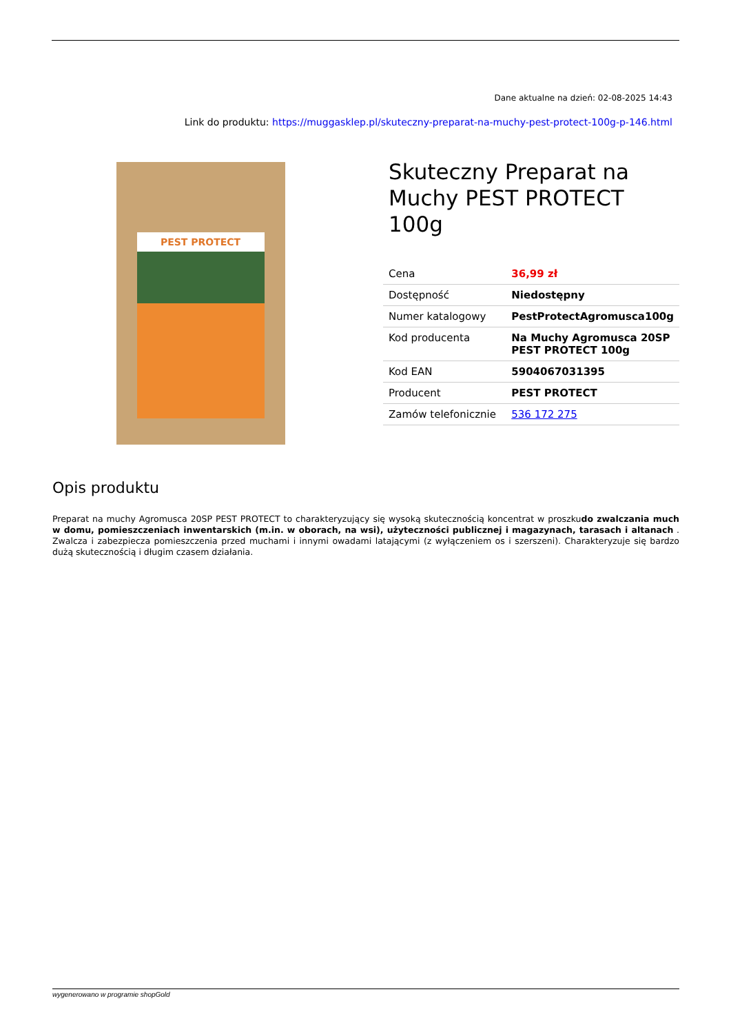Dane aktualne na dzień: 02-08-2025 14:43
Link do produktu: https://muggasklep.pl/skuteczny-preparat-na-muchy-pest-protect-100g-p-146.html
PEST PROTECT
Skuteczny Preparat na Muchy PEST PROTECT 100g
| Cena | 36,99 zł |
| Dostępność | Niedostępny |
| Numer katalogowy | PestProtectAgromusca100g |
| Kod producenta | Na Muchy Agromusca 20SP PEST PROTECT 100g |
| Kod EAN | 5904067031395 |
| Producent | PEST PROTECT |
| Zamów telefonicznie | 536 172 275 |
Opis produktu
Preparat na muchy Agromusca 20SP PEST PROTECT to charakteryzujący się wysoką skutecznością koncentrat w proszkudo zwalczania much w domu, pomieszczeniach inwentarskich (m.in. w oborach, na wsi), użyteczności publicznej i magazynach, tarasach i altanach . Zwalcza i zabezpiecza pomieszczenia przed muchami i innymi owadami latającymi (z wyłączeniem os i szerszeni). Charakteryzuje się bardzo dużą skutecznością i długim czasem działania.
wygenerowano w programie shopGold